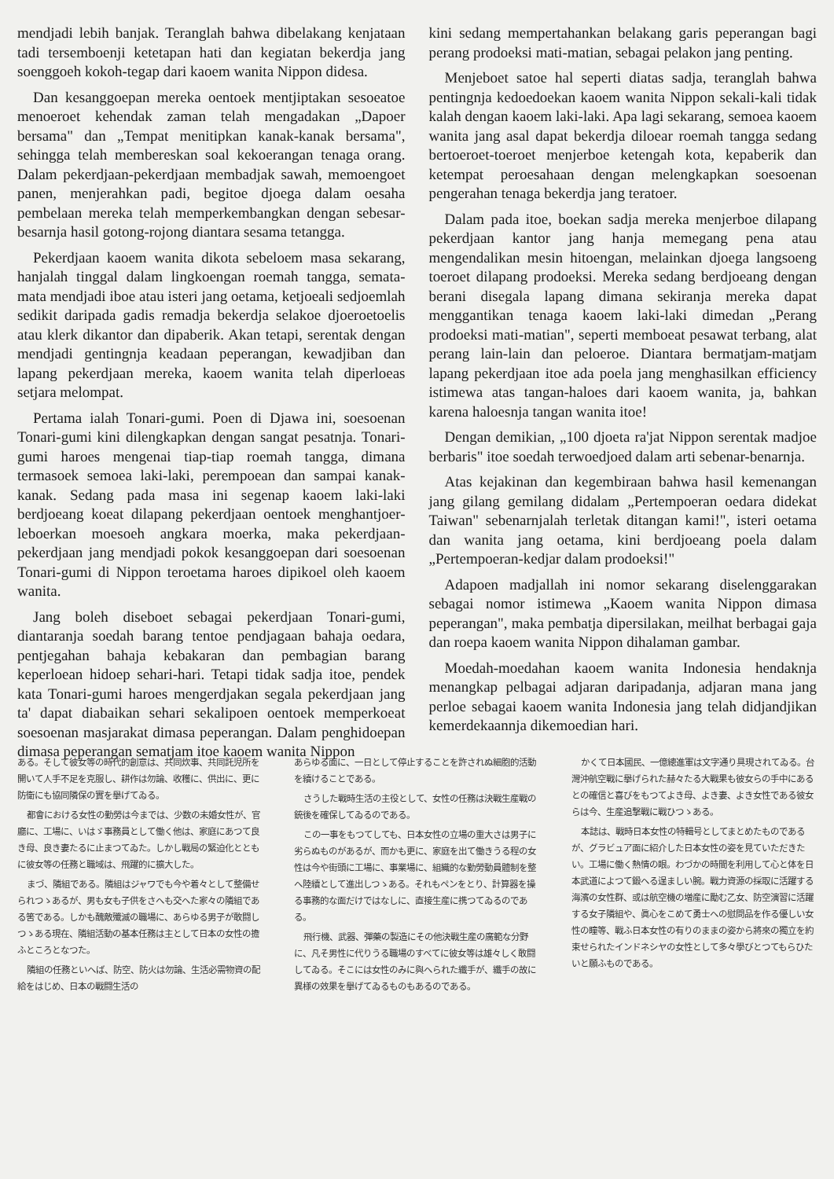mendjadi lebih banjak. Teranglah bahwa dibelakang kenjataan tadi tersemboenji ketetapan hati dan kegiatan bekerdja jang soenggoeh kokoh-tegap dari kaoem wanita Nippon didesa.
Dan kesanggoepan mereka oentoek mentjiptakan sesoeatoe menoeroet kehendak zaman telah mengadakan „Dapoer bersama" dan „Tempat menitipkan kanak-kanak bersama", sehingga telah membereskan soal kekoerangan tenaga orang. Dalam pekerdjaan-pekerdjaan membadjak sawah, memoengoet panen, menjerahkan padi, begitoe djoega dalam oesaha pembelaan mereka telah memperkembangkan dengan sebesar-besarnja hasil gotong-rojong diantara sesama tetangga.
Pekerdjaan kaoem wanita dikota sebeloem masa sekarang, hanjalah tinggal dalam lingkoengan roemah tangga, semata-mata mendjadi iboe atau isteri jang oetama, ketjoeali sedjoemlah sedikit daripada gadis remadja bekerdja selakoe djoeroetoelis atau klerk dikantor dan dipaberik. Akan tetapi, serentak dengan mendjadi gentingnja keadaan peperangan, kewadjiban dan lapang pekerdjaan mereka, kaoem wanita telah diperloeas setjara melompat.
Pertama ialah Tonari-gumi. Poen di Djawa ini, soesoenan Tonari-gumi kini dilengkapkan dengan sangat pesatnja. Tonari-gumi haroes mengenai tiap-tiap roemah tangga, dimana termasoek semoea laki-laki, perempoean dan sampai kanak-kanak. Sedang pada masa ini segenap kaoem laki-laki berdjoeang koeat dilapang pekerdjaan oentoek menghantjoer-leboerkan moesoeh angkara moerka, maka pekerdjaan-pekerdjaan jang mendjadi pokok kesanggoepan dari soesoenan Tonari-gumi di Nippon teroetama haroes dipikoel oleh kaoem wanita.
Jang boleh diseboet sebagai pekerdjaan Tonari-gumi, diantaranja soedah barang tentoe pendjagaan bahaja oedara, pentjegahan bahaja kebakaran dan pembagian barang keperloean hidoep sehari-hari. Tetapi tidak sadja itoe, pendek kata Tonari-gumi haroes mengerdjakan segala pekerdjaan jang ta' dapat diabaikan sehari sekalipoen oentoek memperkoeat soesoenan masjarakat dimasa peperangan. Dalam penghidoepan dimasa peperangan sematjam itoe kaoem wanita Nippon
kini sedang mempertahankan belakang garis peperangan bagi perang prodoeksi mati-matian, sebagai pelakon jang penting.
Menjeboet satoe hal seperti diatas sadja, teranglah bahwa pentingnja kedoedoekan kaoem wanita Nippon sekali-kali tidak kalah dengan kaoem laki-laki. Apa lagi sekarang, semoea kaoem wanita jang asal dapat bekerdja diloear roemah tangga sedang bertoeroet-toeroet menjerboe ketengah kota, kepaberik dan ketempat peroesahaan dengan melengkapkan soesoenan pengerahan tenaga bekerdja jang teratoer.
Dalam pada itoe, boekan sadja mereka menjerboe dilapang pekerdjaan kantor jang hanja memegang pena atau mengendalikan mesin hitoengan, melainkan djoega langsoeng toeroet dilapang prodoeksi. Mereka sedang berdjoeang dengan berani disegala lapang dimana sekiranja mereka dapat menggantikan tenaga kaoem laki-laki dimedan „Perang prodoeksi mati-matian", seperti memboeat pesawat terbang, alat perang lain-lain dan peloeroe. Diantara bermatjam-matjam lapang pekerdjaan itoe ada poela jang menghasilkan efficiency istimewa atas tangan-haloes dari kaoem wanita, ja, bahkan karena haloesnja tangan wanita itoe!
Dengan demikian, „100 djoeta ra'jat Nippon serentak madjoe berbaris" itoe soedah terwoedjoed dalam arti sebenar-benarnja.
Atas kejakinan dan kegembiraan bahwa hasil kemenangan jang gilang gemilang didalam „Pertempoeran oedara didekat Taiwan" sebenarnjalah terletak ditangan kami!", isteri oetama dan wanita jang oetama, kini berdjoeang poela dalam „Pertempoeran-kedjar dalam prodoeksi!"
Adapoen madjallah ini nomor sekarang diselenggarakan sebagai nomor istimewa „Kaoem wanita Nippon dimasa peperangan", maka pembatja dipersilakan, meilhat berbagai gaja dan roepa kaoem wanita Nippon dihalaman gambar.
Moedah-moedahan kaoem wanita Indonesia hendaknja menangkap pelbagai adjaran daripadanja, adjaran mana jang perloe sebagai kaoem wanita Indonesia jang telah didjandjikan kemerdekaannja dikemoedian hari.
ある。そして彼女等の時代的創意は、共同炊事、共同託児所を開いて人手不足を克服し、耕作は勿論、收穫に、供出に、更に防衛にも協同隣保の實を擧げてゐる。
都會における女性の勤勞は今までは、少数の未婚女性が、官廳に、工場に、いはゞ事務員として働く他は、家庭にあつて良き母、良き妻たるに止まつてゐた。しかし戰局の緊迫化とともに彼女等の任務と職域は、飛躍的に擴大した。
まづ、隣組である。隣組はジャワでも今や着々として整備せられつゝあるが、男も女も子供をさへも交へた家々の隣組である筈である。しかも醜敵殲滅の職場に、あらゆる男子が敢闘しつゝある現在、隣組活動の基本任務は主として日本の女性の擔ふところとなつた。
隣組の任務といへば、防空、防火は勿論、生活必需物資の配給をはじめ、日本の戰闘生活の
あらゆる面に、一日として停止することを許されぬ細胞的活動を續けることである。
さうした戰時生活の主役として、女性の任務は決戰生産戰の銃後を確保してゐるのである。
この一事をもつてしても、日本女性の立場の重大さは男子に劣らぬものがあるが、而かも更に、家庭を出て働きうる程の女性は今や街頭に工場に、事業場に、組織的な勤勞動員體制を整へ陸續として進出しつゝある。それもペンをとり、計算器を操る事務的な面だけではなしに、直接生産に携つてゐるのである。
飛行機、武器、彈藥の製造にその他決戰生産の廣範な分野に、凡そ男性に代りうる職場のすべてに彼女等は雄々しく敢闘してゐる。そこには女性のみに與へられた纖手が、纖手の故に異様の效果を擧げてゐるものもあるのである。
かくて日本國民、一億總進軍は文字通り具現されてゐる。台灣沖航空戰に擧げられた赫々たる大戰果も彼女らの手中にあるとの確信と喜びをもつてよき母、よき妻、よき女性である彼女らは今、生産追撃戰に戰ひつゝある。
本誌は、戰時日本女性の特輯号としてまとめたものであるが、グラビュア面に紹介した日本女性の姿を見ていただきたい。工場に働く熱情の眼。わづかの時間を利用して心と体を日本武道によつて鍛へる逞ましい腕。戰力資源の採取に活躍する海濱の女性群、或は航空機の増産に勵む乙女、防空演習に活躍する女子隣組や、眞心をこめて勇士への慰問品を作る優しい女性の瞳等、戰ふ日本女性の有りのままの姿から將來の獨立を約束せられたインドネシヤの女性として多々學びとつてもらひたいと願ふものである。